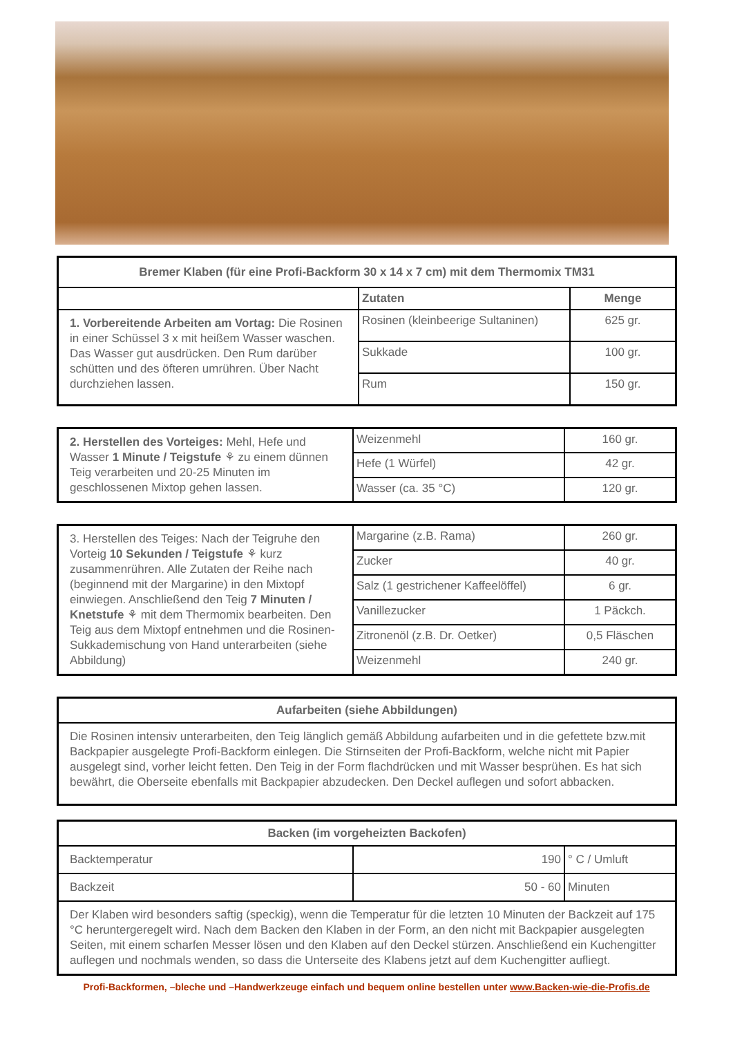| Bremer Klaben (für eine Profi-Backform 30 x 14 x 7 cm) mit dem Thermomix TM31 | | |
| --- | --- | --- |
| | Zutaten | Menge |
| 1. Vorbereitende Arbeiten am Vortag: Die Rosinen in einer Schüssel 3 x mit heißem Wasser waschen. Das Wasser gut ausdrücken. Den Rum darüber schütten und des öfteren umrühren. Über Nacht durchziehen lassen. | Rosinen (kleinbeerige Sultaninen) | 625 gr. |
| | Sukkade | 100 gr. |
| | Rum | 150 gr. |
| 2. Herstellen des Vorteiges: Mehl, Hefe und Wasser 1 Minute / Teigstufe ⚘ zu einem dünnen Teig verarbeiten und 20-25 Minuten im geschlossenen Mixtop gehen lassen. | Weizenmehl | 160 gr. |
| | Hefe (1 Würfel) | 42 gr. |
| | Wasser (ca. 35 °C) | 120 gr. |
| 3. Herstellen des Teiges: Nach der Teigruhe den Vorteig 10 Sekunden / Teigstufe ⚘ kurz zusammenrühren. Alle Zutaten der Reihe nach (beginnend mit der Margarine) in den Mixtopf einwiegen. Anschließend den Teig 7 Minuten / Knetstufe ⚘ mit dem Thermomix bearbeiten. Den Teig aus dem Mixtopf entnehmen und die Rosinen-Sukkademischung von Hand unterarbeiten (siehe Abbildung) | Margarine (z.B. Rama) | 260 gr. |
| | Zucker | 40 gr. |
| | Salz (1 gestrichener Kaffeelöffel) | 6 gr. |
| | Vanillezucker | 1 Päckch. |
| | Zitronenöl (z.B. Dr. Oetker) | 0,5 Fläschen |
| | Weizenmehl | 240 gr. |
| Aufarbeiten (siehe Abbildungen) |
| --- |
| Die Rosinen intensiv unterarbeiten, den Teig länglich gemäß Abbildung aufarbeiten und in die gefettete bzw.mit Backpapier ausgelegte Profi-Backform einlegen. Die Stirnseiten der Profi-Backform, welche nicht mit Papier ausgelegt sind, vorher leicht fetten. Den Teig in der Form flachdrücken und mit Wasser besprühen. Es hat sich bewährt, die Oberseite ebenfalls mit Backpapier abzudecken. Den Deckel auflegen und sofort abbacken. |
| Backen (im vorgeheizten Backofen) | | |
| --- | --- | --- |
| Backtemperatur | 190 | ° C / Umluft |
| Backzeit | 50 - 60 | Minuten |
| Der Klaben wird besonders saftig (speckig), wenn die Temperatur für die letzten 10 Minuten der Backzeit auf 175 °C heruntergeregelt wird. Nach dem Backen den Klaben in der Form, an den nicht mit Backpapier ausgelegten Seiten, mit einem scharfen Messer lösen und den Klaben auf den Deckel stürzen. Anschließend ein Kuchengitter auflegen und nochmals wenden, so dass die Unterseite des Klabens jetzt auf dem Kuchengitter aufliegt. | | |
Profi-Backformen, –bleche und –Handwerkzeuge einfach und bequem online bestellen unter www.Backen-wie-die-Profis.de